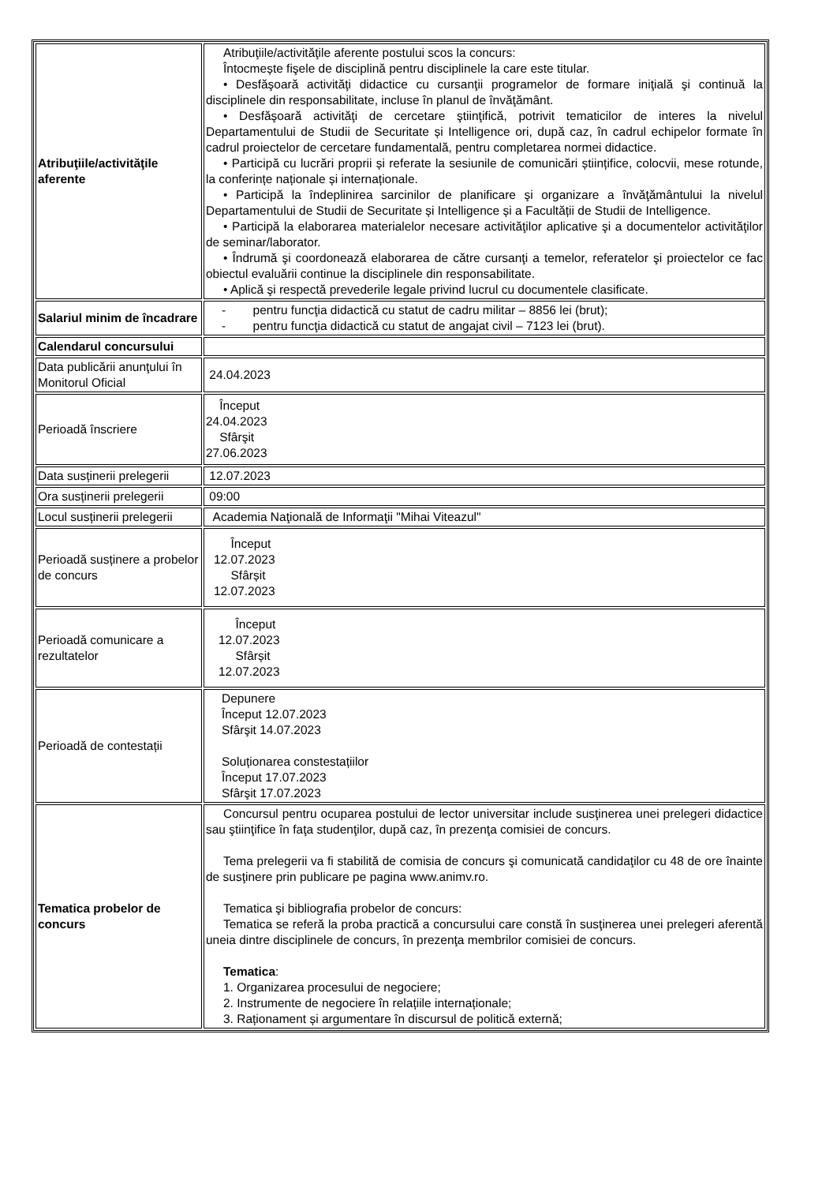| Atribuţiile/activităţile aferente | Atribuţiile/activităţile aferente postului scos la concurs: Întocmește fişele de disciplină pentru disciplinele la care este titular. • Desfăşoară activităţi didactice cu cursanţii programelor de formare iniţială şi continuă la disciplinele din responsabilitate, incluse în planul de învăţământ. • Desfăşoară activităţi de cercetare ştiinţifică, potrivit tematicilor de interes la nivelul Departamentului de Studii de Securitate și Intelligence ori, după caz, în cadrul echipelor formate în cadrul proiectelor de cercetare fundamentală, pentru completarea normei didactice. • Participă cu lucrări proprii și referate la sesiunile de comunicări științifice, colocvii, mese rotunde, la conferințe naționale și internaționale. • Participă la îndeplinirea sarcinilor de planificare şi organizare a învăţământului la nivelul Departamentului de Studii de Securitate și Intelligence și a Facultății de Studii de Intelligence. • Participă la elaborarea materialelor necesare activităţilor aplicative şi a documentelor activităţilor de seminar/laborator. • Îndrumă şi coordonează elaborarea de către cursanţi a temelor, referatelor şi proiectelor ce fac obiectul evaluării continue la disciplinele din responsabilitate. • Aplică şi respectă prevederile legale privind lucrul cu documentele clasificate. |
| Salariul minim de încadrare | - pentru funcţia didactică cu statut de cadru militar – 8856 lei (brut); - pentru funcţia didactică cu statut de angajat civil – 7123 lei (brut). |
| Calendarul concursului | |
| Data publicării anunţului în Monitorul Oficial | 24.04.2023 |
| Perioadă înscriere | Început 24.04.2023 Sfârşit 27.06.2023 |
| Data susținerii prelegerii | 12.07.2023 |
| Ora susținerii prelegerii | 09:00 |
| Locul susținerii prelegerii | Academia Naţională de Informaţii "Mihai Viteazul" |
| Perioadă susținere a probelor de concurs | Început 12.07.2023 Sfârșit 12.07.2023 |
| Perioadă comunicare a rezultatelor | Început 12.07.2023 Sfârșit 12.07.2023 |
| Perioadă de contestații | Depunere Început 12.07.2023 Sfârşit 14.07.2023 Soluționarea constestațiilor Început 17.07.2023 Sfârşit 17.07.2023 |
| Tematica probelor de concurs | Concursul pentru ocuparea postului de lector universitar include susţinerea unei prelegeri didactice sau ştiinţifice în faţa studenţilor, după caz, în prezenţa comisiei de concurs. Tema prelegerii va fi stabilită de comisia de concurs şi comunicată candidaţilor cu 48 de ore înainte de susţinere prin publicare pe pagina www.animv.ro. Tematica şi bibliografia probelor de concurs: Tematica se referă la proba practică a concursului care constă în susţinerea unei prelegeri aferentă uneia dintre disciplinele de concurs, în prezenţa membrilor comisiei de concurs. Tematica : 1. Organizarea procesului de negociere; 2. Instrumente de negociere în relațiile internaționale; 3. Raționament și argumentare în discursul de politică externă; |